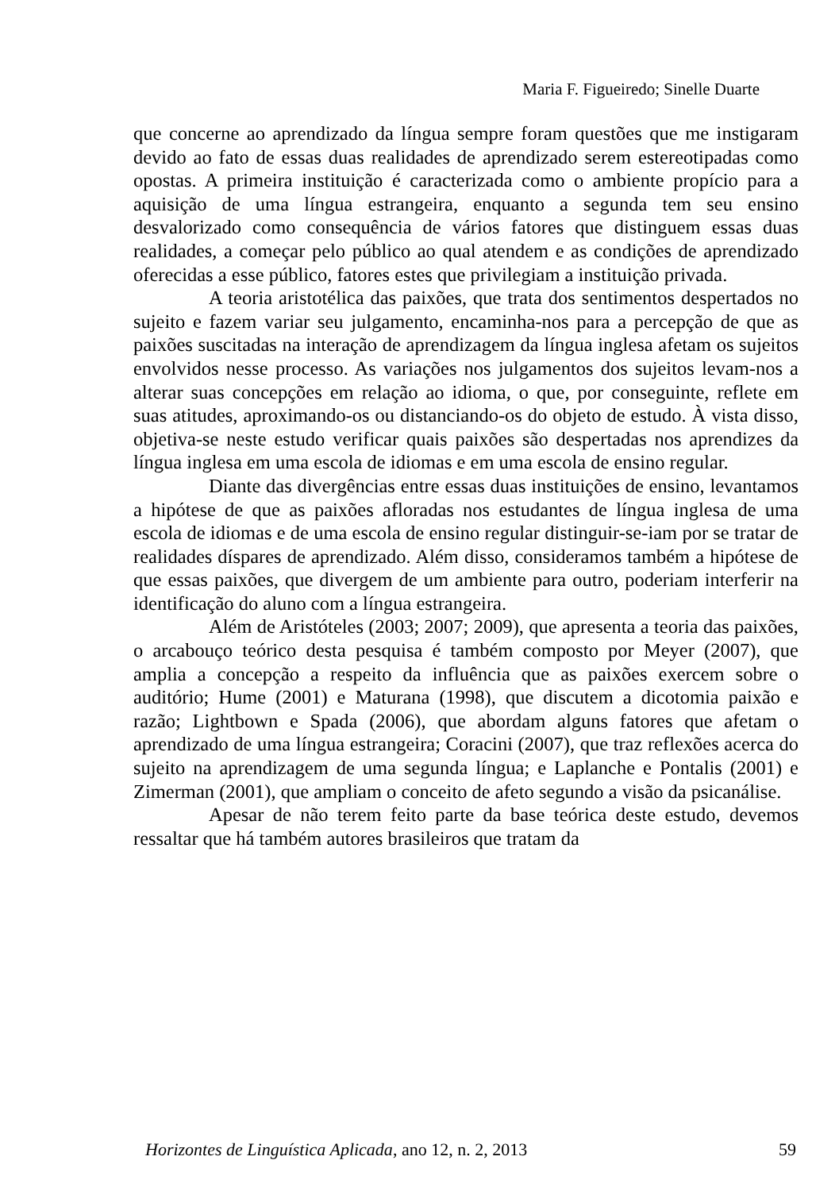Maria F. Figueiredo; Sinelle Duarte
que concerne ao aprendizado da língua sempre foram questões que me instigaram devido ao fato de essas duas realidades de aprendizado serem estereotipadas como opostas. A primeira instituição é caracterizada como o ambiente propício para a aquisição de uma língua estrangeira, enquanto a segunda tem seu ensino desvalorizado como consequência de vários fatores que distinguem essas duas realidades, a começar pelo público ao qual atendem e as condições de aprendizado oferecidas a esse público, fatores estes que privilegiam a instituição privada.
A teoria aristotélica das paixões, que trata dos sentimentos despertados no sujeito e fazem variar seu julgamento, encaminha-nos para a percepção de que as paixões suscitadas na interação de aprendizagem da língua inglesa afetam os sujeitos envolvidos nesse processo. As variações nos julgamentos dos sujeitos levam-nos a alterar suas concepções em relação ao idioma, o que, por conseguinte, reflete em suas atitudes, aproximando-os ou distanciando-os do objeto de estudo. À vista disso, objetiva-se neste estudo verificar quais paixões são despertadas nos aprendizes da língua inglesa em uma escola de idiomas e em uma escola de ensino regular.
Diante das divergências entre essas duas instituições de ensino, levantamos a hipótese de que as paixões afloradas nos estudantes de língua inglesa de uma escola de idiomas e de uma escola de ensino regular distinguir-se-iam por se tratar de realidades díspares de aprendizado. Além disso, consideramos também a hipótese de que essas paixões, que divergem de um ambiente para outro, poderiam interferir na identificação do aluno com a língua estrangeira.
Além de Aristóteles (2003; 2007; 2009), que apresenta a teoria das paixões, o arcabouço teórico desta pesquisa é também composto por Meyer (2007), que amplia a concepção a respeito da influência que as paixões exercem sobre o auditório; Hume (2001) e Maturana (1998), que discutem a dicotomia paixão e razão; Lightbown e Spada (2006), que abordam alguns fatores que afetam o aprendizado de uma língua estrangeira; Coracini (2007), que traz reflexões acerca do sujeito na aprendizagem de uma segunda língua; e Laplanche e Pontalis (2001) e Zimerman (2001), que ampliam o conceito de afeto segundo a visão da psicanálise.
Apesar de não terem feito parte da base teórica deste estudo, devemos ressaltar que há também autores brasileiros que tratam da
Horizontes de Linguística Aplicada, ano 12, n. 2, 2013 59